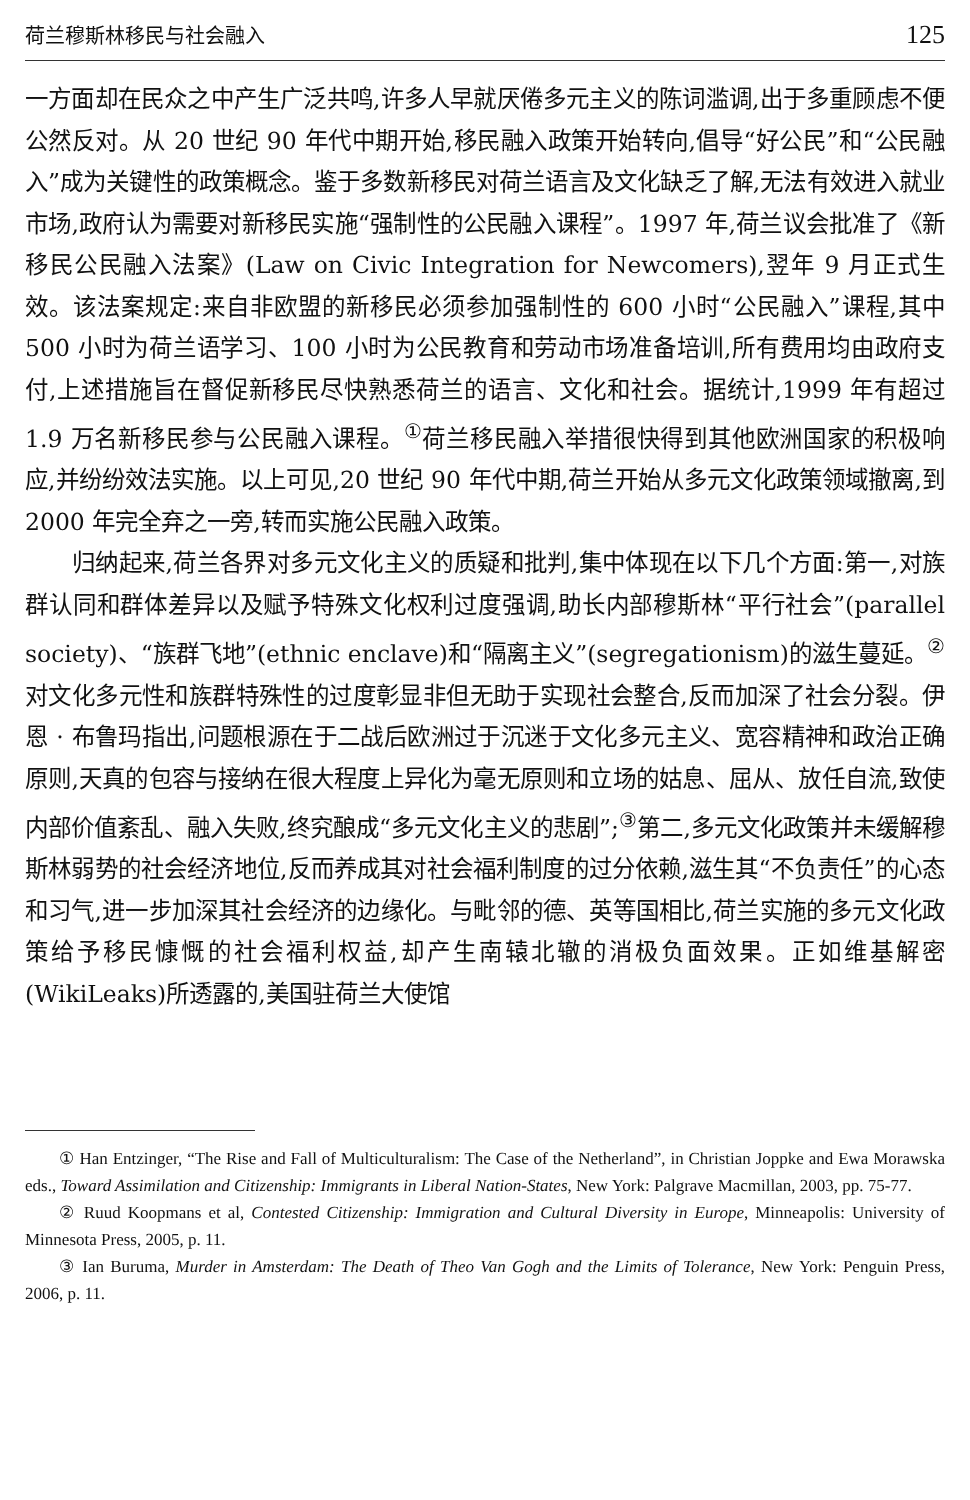荷兰穆斯林移民与社会融入 125
一方面却在民众之中产生广泛共鸣,许多人早就厌倦多元主义的陈词滥调,出于多重顾虑不便公然反对。从 20 世纪 90 年代中期开始,移民融入政策开始转向,倡导“好公民”和“公民融入”成为关键性的政策概念。鉴于多数新移民对荷兰语言及文化缺乏了解,无法有效进入就业市场,政府认为需要对新移民实施“强制性的公民融入课程”。1997 年,荷兰议会批准了《新移民公民融入法案》(Law on Civic Integration for Newcomers),翌年 9 月正式生效。该法案规定:来自非欧盟的新移民必须参加强制性的 600 小时“公民融入”课程,其中 500 小时为荷兰语学习、100 小时为公民教育和劳动市场准备培训,所有费用均由政府支付,上述措施旨在督促新移民尽快熟悉荷兰的语言、文化和社会。据统计,1999 年有超过 1.9 万名新移民参与公民融入课程。<sup>①</sup>荷兰移民融入举措很快得到其他欧洲国家的积极响应,并纷纷效法实施。以上可见,20 世纪 90 年代中期,荷兰开始从多元文化政策领域撤离,到 2000 年完全弃之一旁,转而实施公民融入政策。
归纳起来,荷兰各界对多元文化主义的质疑和批判,集中体现在以下几个方面:第一,对族群认同和群体差异以及赋予特殊文化权利过度强调,助长内部穆斯林“平行社会”(parallel society)、“族群飞地”(ethnic enclave)和“隔离主义”(segregationism)的滋生蔓延。<sup>②</sup>对文化多元性和族群特殊性的过度彰显非但无助于实现社会整合,反而加深了社会分裂。伊恩 · 布鲁玛指出,问题根源在于二战后欧洲过于沉迷于文化多元主义、宽容精神和政治正确原则,天真的包容与接纳在很大程度上异化为毫无原则和立场的姑息、屈从、放任自流,致使内部价值紊乱、融入失败,终究酿成“多元文化主义的悲剧”;<sup>③</sup>第二,多元文化政策并未缓解穆斯林弱势的社会经济地位,反而养成其对社会福利制度的过分依赖,滋生其“不负责任”的心态和习气,进一步加深其社会经济的边缘化。与毗邻的德、英等国相比,荷兰实施的多元文化政策给予移民慷慨的社会福利权益,却产生南辕北辙的消极负面效果。正如维基解密(WikiLeaks)所透露的,美国驻荷兰大使馆
① Han Entzinger, “The Rise and Fall of Multiculturalism: The Case of the Netherland”, in Christian Joppke and Ewa Morawska eds., Toward Assimilation and Citizenship: Immigrants in Liberal Nation-States, New York: Palgrave Macmillan, 2003, pp. 75-77.
② Ruud Koopmans et al, Contested Citizenship: Immigration and Cultural Diversity in Europe, Minneapolis: University of Minnesota Press, 2005, p. 11.
③ Ian Buruma, Murder in Amsterdam: The Death of Theo Van Gogh and the Limits of Tolerance, New York: Penguin Press, 2006, p. 11.